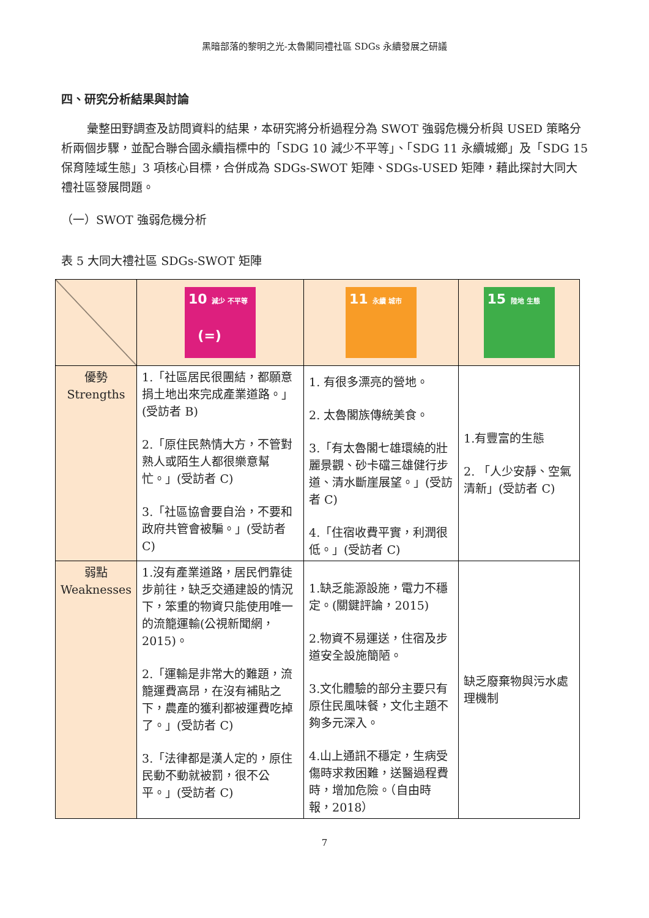黑暗部落的黎明之光-太魯閣同禮社區 SDGs 永續發展之研議
四、研究分析結果與討論
彙整田野調查及訪問資料的結果，本研究將分析過程分為 SWOT 強弱危機分析與 USED 策略分析兩個步驟，並配合聯合國永續指標中的「SDG 10 減少不平等」、「SDG 11 永續城鄉」及「SDG 15 保育陸域生態」3 項核心目標，合併成為 SDGs-SWOT 矩陣、SDGs-USED 矩陣，藉此探討大同大禮社區發展問題。
（一）SWOT 強弱危機分析
表 5 大同大禮社區 SDGs-SWOT 矩陣
| | 10 減少 不平等 (=) | 11 永續 城市 | 15 陸地 生態 |
| 優勢 Strengths | 1.「社區居民很團結，都願意捐土地出來完成產業道路。」(受訪者 B) 2.「原住民熱情大方，不管對熟人或陌生人都很樂意幫忙。」(受訪者 C) 3.「社區協會要自治，不要和政府共管會被騙。」(受訪者 C) | 1. 有很多漂亮的營地。 2. 太魯閣族傳統美食。 3.「有太魯閣七雄環繞的壯麗景觀、砂卡礑三雄健行步道、清水斷崖展望。」(受訪者 C) 4.「住宿收費平實，利潤很低。」(受訪者 C) | 1.有豐富的生態 2. 「人少安靜、空氣清新」(受訪者 C) |
| 弱點 Weaknesses | 1.沒有產業道路，居民們靠徒步前往，缺乏交通建設的情況下，笨重的物資只能使用唯一的流籠運輸(公視新聞網，2015)。 2.「運輸是非常大的難題，流籠運費高昂，在沒有補貼之下，農產的獲利都被運費吃掉了。」(受訪者 C) 3.「法律都是漢人定的，原住民動不動就被罰，很不公平。」(受訪者 C) | 1.缺乏能源設施，電力不穩定。(關鍵評論，2015) 2.物資不易運送，住宿及步道安全設施簡陋。 3.文化體驗的部分主要只有原住民風味餐，文化主題不夠多元深入。 4.山上通訊不穩定，生病受傷時求救困難，送醫過程費時，增加危險。（自由時報，2018） | 缺乏廢棄物與污水處理機制 |
7